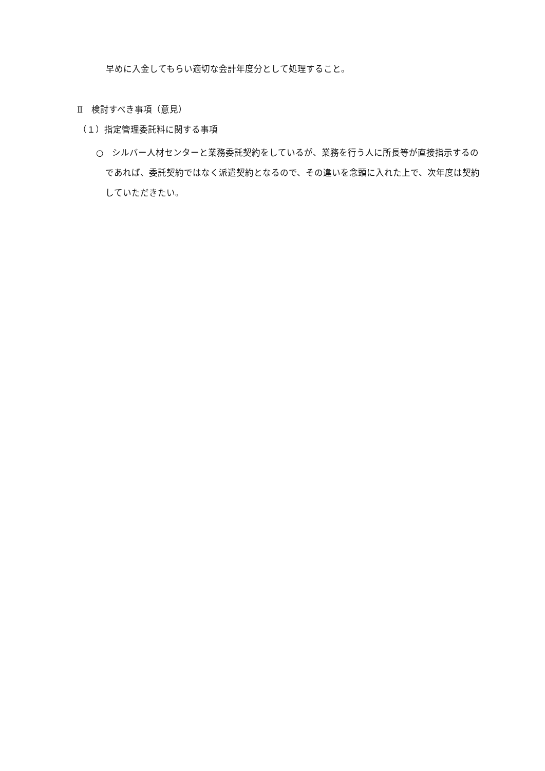早めに入金してもらい適切な会計年度分として処理すること。
Ⅱ　検討すべき事項（意見）
（１）指定管理委託料に関する事項
○　シルバー人材センターと業務委託契約をしているが、業務を行う人に所長等が直接指示するのであれば、委託契約ではなく派遣契約となるので、その違いを念頭に入れた上で、次年度は契約していただきたい。